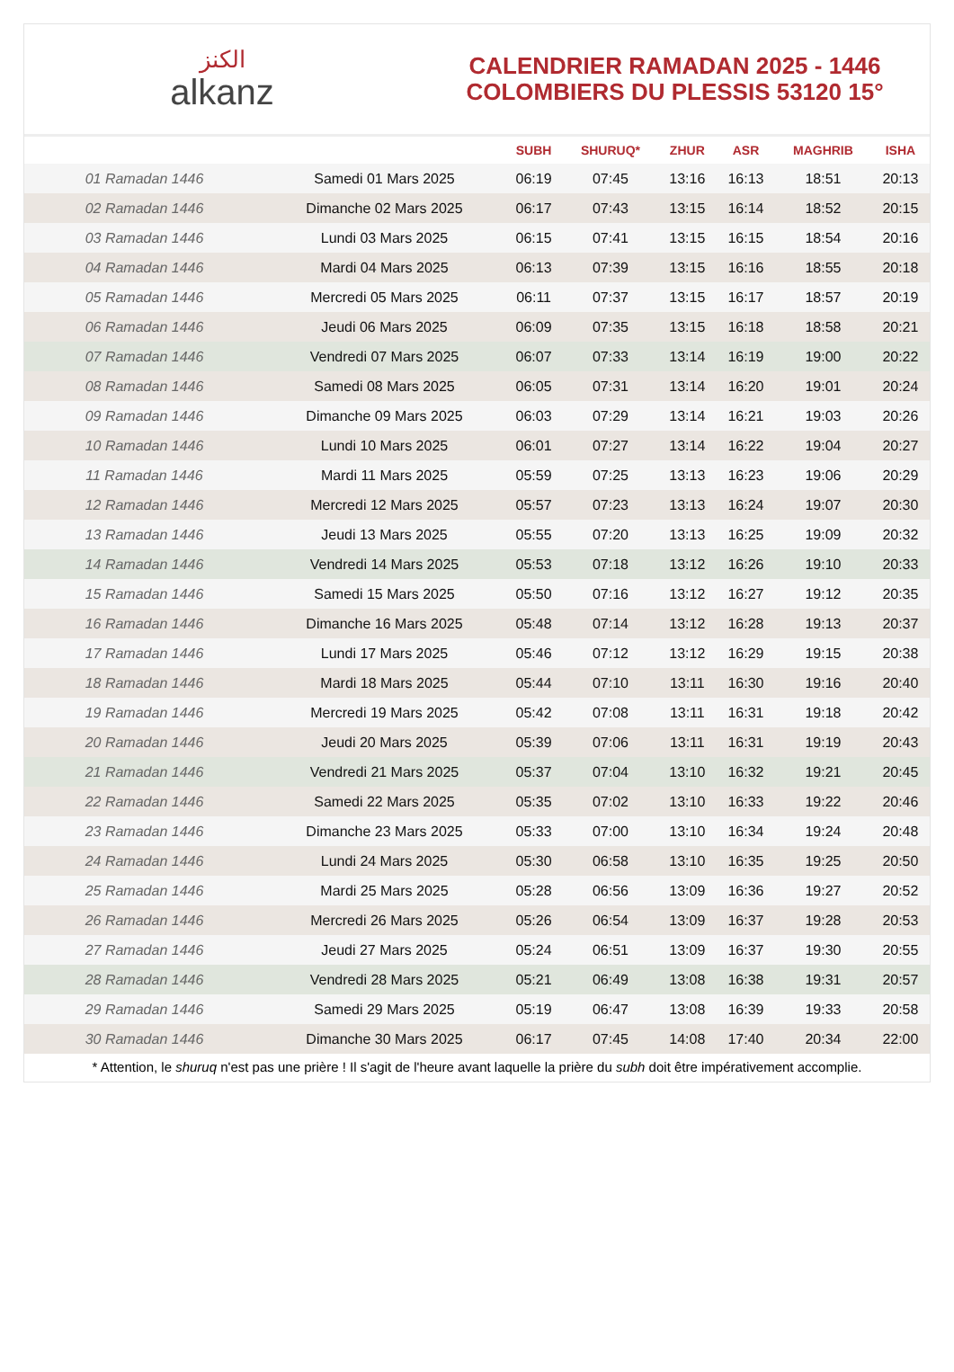ﺍﻟﻜﻨﺰ
alkanz
CALENDRIER RAMADAN 2025 - 1446
COLOMBIERS DU PLESSIS 53120 15°
| | | SUBH | SHURUQ* | ZHUR | ASR | MAGHRIB | ISHA |
| --- | --- | --- | --- | --- | --- | --- | --- |
| 01 Ramadan 1446 | Samedi 01 Mars 2025 | 06:19 | 07:45 | 13:16 | 16:13 | 18:51 | 20:13 |
| 02 Ramadan 1446 | Dimanche 02 Mars 2025 | 06:17 | 07:43 | 13:15 | 16:14 | 18:52 | 20:15 |
| 03 Ramadan 1446 | Lundi 03 Mars 2025 | 06:15 | 07:41 | 13:15 | 16:15 | 18:54 | 20:16 |
| 04 Ramadan 1446 | Mardi 04 Mars 2025 | 06:13 | 07:39 | 13:15 | 16:16 | 18:55 | 20:18 |
| 05 Ramadan 1446 | Mercredi 05 Mars 2025 | 06:11 | 07:37 | 13:15 | 16:17 | 18:57 | 20:19 |
| 06 Ramadan 1446 | Jeudi 06 Mars 2025 | 06:09 | 07:35 | 13:15 | 16:18 | 18:58 | 20:21 |
| 07 Ramadan 1446 | Vendredi 07 Mars 2025 | 06:07 | 07:33 | 13:14 | 16:19 | 19:00 | 20:22 |
| 08 Ramadan 1446 | Samedi 08 Mars 2025 | 06:05 | 07:31 | 13:14 | 16:20 | 19:01 | 20:24 |
| 09 Ramadan 1446 | Dimanche 09 Mars 2025 | 06:03 | 07:29 | 13:14 | 16:21 | 19:03 | 20:26 |
| 10 Ramadan 1446 | Lundi 10 Mars 2025 | 06:01 | 07:27 | 13:14 | 16:22 | 19:04 | 20:27 |
| 11 Ramadan 1446 | Mardi 11 Mars 2025 | 05:59 | 07:25 | 13:13 | 16:23 | 19:06 | 20:29 |
| 12 Ramadan 1446 | Mercredi 12 Mars 2025 | 05:57 | 07:23 | 13:13 | 16:24 | 19:07 | 20:30 |
| 13 Ramadan 1446 | Jeudi 13 Mars 2025 | 05:55 | 07:20 | 13:13 | 16:25 | 19:09 | 20:32 |
| 14 Ramadan 1446 | Vendredi 14 Mars 2025 | 05:53 | 07:18 | 13:12 | 16:26 | 19:10 | 20:33 |
| 15 Ramadan 1446 | Samedi 15 Mars 2025 | 05:50 | 07:16 | 13:12 | 16:27 | 19:12 | 20:35 |
| 16 Ramadan 1446 | Dimanche 16 Mars 2025 | 05:48 | 07:14 | 13:12 | 16:28 | 19:13 | 20:37 |
| 17 Ramadan 1446 | Lundi 17 Mars 2025 | 05:46 | 07:12 | 13:12 | 16:29 | 19:15 | 20:38 |
| 18 Ramadan 1446 | Mardi 18 Mars 2025 | 05:44 | 07:10 | 13:11 | 16:30 | 19:16 | 20:40 |
| 19 Ramadan 1446 | Mercredi 19 Mars 2025 | 05:42 | 07:08 | 13:11 | 16:31 | 19:18 | 20:42 |
| 20 Ramadan 1446 | Jeudi 20 Mars 2025 | 05:39 | 07:06 | 13:11 | 16:31 | 19:19 | 20:43 |
| 21 Ramadan 1446 | Vendredi 21 Mars 2025 | 05:37 | 07:04 | 13:10 | 16:32 | 19:21 | 20:45 |
| 22 Ramadan 1446 | Samedi 22 Mars 2025 | 05:35 | 07:02 | 13:10 | 16:33 | 19:22 | 20:46 |
| 23 Ramadan 1446 | Dimanche 23 Mars 2025 | 05:33 | 07:00 | 13:10 | 16:34 | 19:24 | 20:48 |
| 24 Ramadan 1446 | Lundi 24 Mars 2025 | 05:30 | 06:58 | 13:10 | 16:35 | 19:25 | 20:50 |
| 25 Ramadan 1446 | Mardi 25 Mars 2025 | 05:28 | 06:56 | 13:09 | 16:36 | 19:27 | 20:52 |
| 26 Ramadan 1446 | Mercredi 26 Mars 2025 | 05:26 | 06:54 | 13:09 | 16:37 | 19:28 | 20:53 |
| 27 Ramadan 1446 | Jeudi 27 Mars 2025 | 05:24 | 06:51 | 13:09 | 16:37 | 19:30 | 20:55 |
| 28 Ramadan 1446 | Vendredi 28 Mars 2025 | 05:21 | 06:49 | 13:08 | 16:38 | 19:31 | 20:57 |
| 29 Ramadan 1446 | Samedi 29 Mars 2025 | 05:19 | 06:47 | 13:08 | 16:39 | 19:33 | 20:58 |
| 30 Ramadan 1446 | Dimanche 30 Mars 2025 | 06:17 | 07:45 | 14:08 | 17:40 | 20:34 | 22:00 |
* Attention, le shuruq n'est pas une prière ! Il s'agit de l'heure avant laquelle la prière du subh doit être impérativement accomplie.